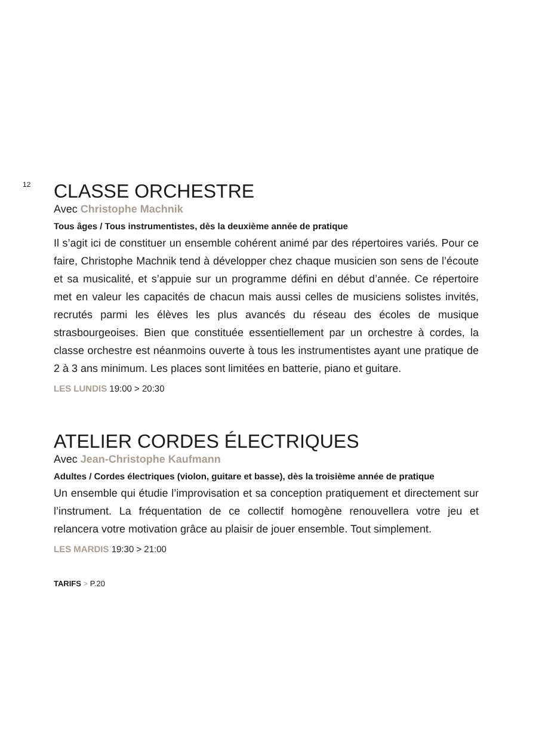12
CLASSE ORCHESTRE
Avec Christophe Machnik
Tous âges / Tous instrumentistes, dès la deuxième année de pratique
Il s’agit ici de constituer un ensemble cohérent animé par des répertoires variés. Pour ce faire, Christophe Machnik tend à développer chez chaque musicien son sens de l’écoute et sa musicalité, et s’appuie sur un programme défini en début d’année. Ce répertoire met en valeur les capacités de chacun mais aussi celles de musiciens solistes invités, recrutés parmi les élèves les plus avancés du réseau des écoles de musique strasbourgeoises. Bien que constituée essentiellement par un orchestre à cordes, la classe orchestre est néanmoins ouverte à tous les instrumentistes ayant une pratique de 2 à 3 ans minimum. Les places sont limitées en batterie, piano et guitare.
LES LUNDIS 19:00 > 20:30
ATELIER CORDES ÉLECTRIQUES
Avec Jean-Christophe Kaufmann
Adultes / Cordes électriques (violon, guitare et basse), dès la troisième année de pratique
Un ensemble qui étudie l’improvisation et sa conception pratiquement et directement sur l’instrument. La fréquentation de ce collectif homogène renouvellera votre jeu et relancera votre motivation grâce au plaisir de jouer ensemble. Tout simplement.
LES MARDIS 19:30 > 21:00
TARIFS > P.20